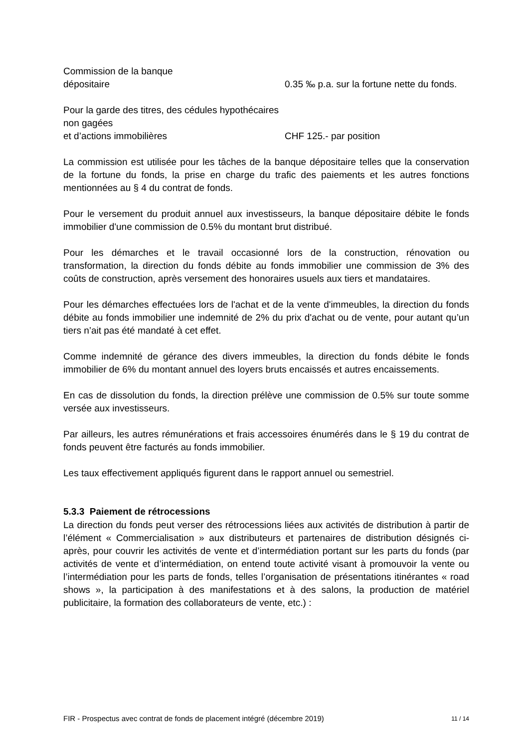Commission de la banque
dépositaire
0.35 ‰ p.a. sur la fortune nette du fonds.
Pour la garde des titres, des cédules hypothécaires non gagées
et d’actions immobilières
CHF 125.- par position
La commission est utilisée pour les tâches de la banque dépositaire telles que la conservation de la fortune du fonds, la prise en charge du trafic des paiements et les autres fonctions mentionnées au § 4 du contrat de fonds.
Pour le versement du produit annuel aux investisseurs, la banque dépositaire débite le fonds immobilier d'une commission de 0.5% du montant brut distribué.
Pour les démarches et le travail occasionné lors de la construction, rénovation ou transformation, la direction du fonds débite au fonds immobilier une commission de 3% des coûts de construction, après versement des honoraires usuels aux tiers et mandataires.
Pour les démarches effectuées lors de l'achat et de la vente d'immeubles, la direction du fonds débite au fonds immobilier une indemnité de 2% du prix d'achat ou de vente, pour autant qu’un tiers n’ait pas été mandaté à cet effet.
Comme indemnité de gérance des divers immeubles, la direction du fonds débite le fonds immobilier de 6% du montant annuel des loyers bruts encaissés et autres encaissements.
En cas de dissolution du fonds, la direction prélève une commission de 0.5% sur toute somme versée aux investisseurs.
Par ailleurs, les autres rémunérations et frais accessoires énumérés dans le § 19 du contrat de fonds peuvent être facturés au fonds immobilier.
Les taux effectivement appliqués figurent dans le rapport annuel ou semestriel.
5.3.3 Paiement de rétrocessions
La direction du fonds peut verser des rétrocessions liées aux activités de distribution à partir de l’élément « Commercialisation » aux distributeurs et partenaires de distribution désignés ci-après, pour couvrir les activités de vente et d’intermédiation portant sur les parts du fonds (par activités de vente et d’intermédiation, on entend toute activité visant à promouvoir la vente ou l’intermédiation pour les parts de fonds, telles l’organisation de présentations itinérantes « road shows », la participation à des manifestations et à des salons, la production de matériel publicitaire, la formation des collaborateurs de vente, etc.) :
FIR - Prospectus avec contrat de fonds de placement intégré (décembre 2019) 11 / 14